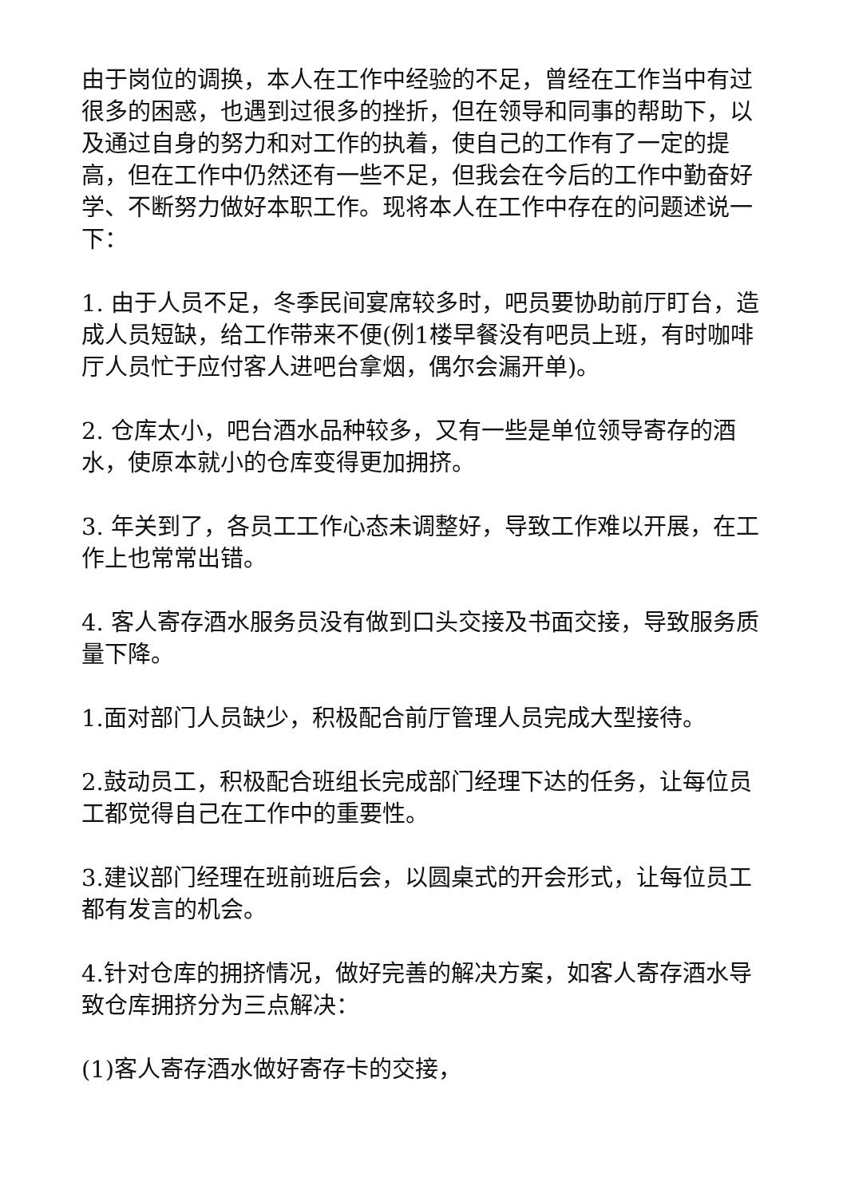由于岗位的调换，本人在工作中经验的不足，曾经在工作当中有过很多的困惑，也遇到过很多的挫折，但在领导和同事的帮助下，以及通过自身的努力和对工作的执着，使自己的工作有了一定的提高，但在工作中仍然还有一些不足，但我会在今后的工作中勤奋好学、不断努力做好本职工作。现将本人在工作中存在的问题述说一下：
1. 由于人员不足，冬季民间宴席较多时，吧员要协助前厅盯台，造成人员短缺，给工作带来不便(例1楼早餐没有吧员上班，有时咖啡厅人员忙于应付客人进吧台拿烟，偶尔会漏开单)。
2. 仓库太小，吧台酒水品种较多，又有一些是单位领导寄存的酒水，使原本就小的仓库变得更加拥挤。
3. 年关到了，各员工工作心态未调整好，导致工作难以开展，在工作上也常常出错。
4. 客人寄存酒水服务员没有做到口头交接及书面交接，导致服务质量下降。
1.面对部门人员缺少，积极配合前厅管理人员完成大型接待。
2.鼓动员工，积极配合班组长完成部门经理下达的任务，让每位员工都觉得自己在工作中的重要性。
3.建议部门经理在班前班后会，以圆桌式的开会形式，让每位员工都有发言的机会。
4.针对仓库的拥挤情况，做好完善的解决方案，如客人寄存酒水导致仓库拥挤分为三点解决：
(1)客人寄存酒水做好寄存卡的交接，